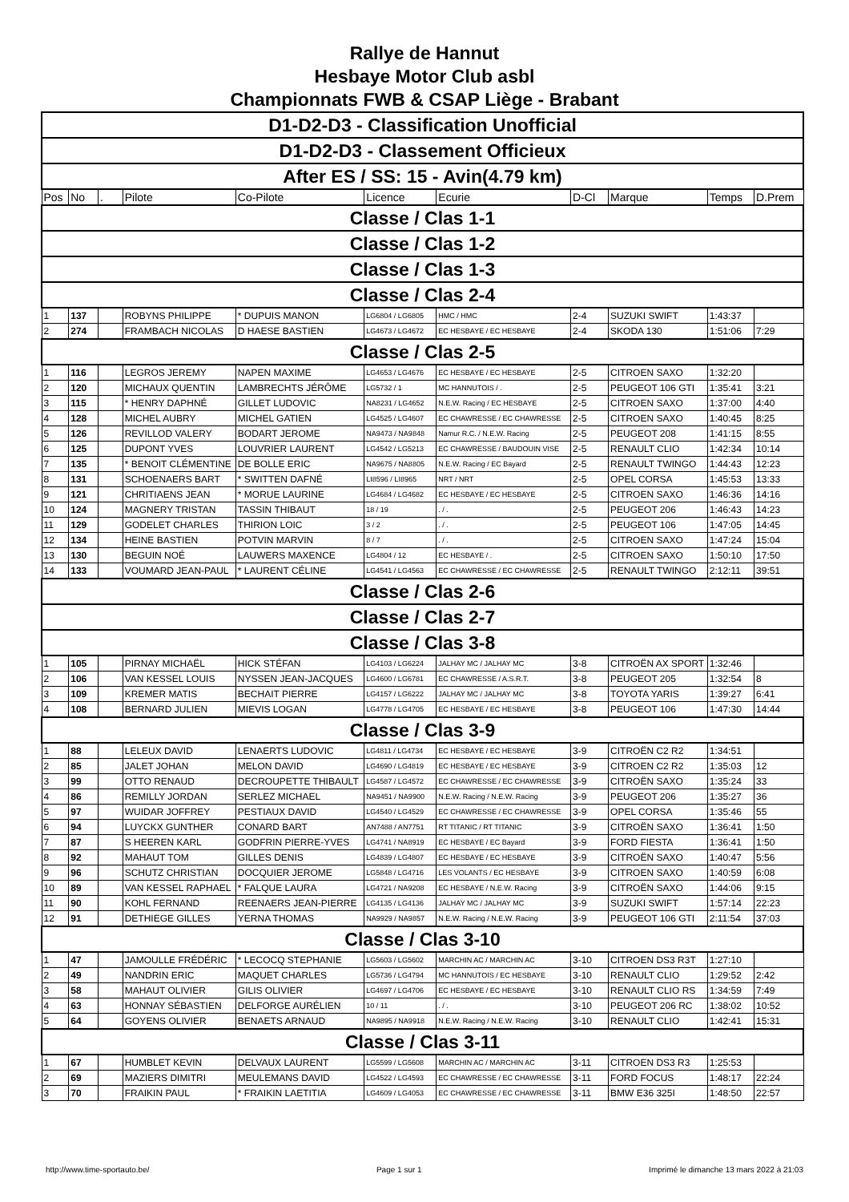Rallye de Hannut
Hesbaye Motor Club asbl
Championnats FWB & CSAP Liège - Brabant
| D1-D2-D3 - Classification Unofficial | | | | | | | | | | |
| D1-D2-D3 - Classement Officieux | | | | | | | | | | |
| After ES / SS: 15 - Avin(4.79 km) | | | | | | | | | | |
| Pos | No | . | Pilote | Co-Pilote | Licence | Ecurie | D-Cl | Marque | Temps | D.Prem |
| Classe / Clas 1-1 | | | | | | | | | | |
| Classe / Clas 1-2 | | | | | | | | | | |
| Classe / Clas 1-3 | | | | | | | | | | |
| Classe / Clas 2-4 | | | | | | | | | | |
| 1 | 137 | | ROBYNS PHILIPPE | * DUPUIS MANON | LG6804 / LG6805 | HMC / HMC | 2-4 | SUZUKI SWIFT | 1:43:37 | |
| 2 | 274 | | FRAMBACH NICOLAS | D HAESE BASTIEN | LG4673 / LG4672 | EC HESBAYE / EC HESBAYE | 2-4 | SKODA 130 | 1:51:06 | 7:29 |
| Classe / Clas 2-5 | | | | | | | | | | |
| 1 | 116 | | LEGROS JEREMY | NAPEN MAXIME | LG4653 / LG4676 | EC HESBAYE / EC HESBAYE | 2-5 | CITROEN SAXO | 1:32:20 | |
| 2 | 120 | | MICHAUX QUENTIN | LAMBRECHTS JÉRÔME | LG5732 / 1 | MC HANNUTOIS / . | 2-5 | PEUGEOT 106 GTI | 1:35:41 | 3:21 |
| 3 | 115 | | * HENRY DAPHNÉ | GILLET LUDOVIC | NA8231 / LG4652 | N.E.W. Racing / EC HESBAYE | 2-5 | CITROEN SAXO | 1:37:00 | 4:40 |
| 4 | 128 | | MICHEL AUBRY | MICHEL GATIEN | LG4525 / LG4607 | EC CHAWRESSE / EC CHAWRESSE | 2-5 | CITROEN SAXO | 1:40:45 | 8:25 |
| 5 | 126 | | REVILLOD VALERY | BODART JEROME | NA9473 / NA9848 | Namur R.C. / N.E.W. Racing | 2-5 | PEUGEOT 208 | 1:41:15 | 8:55 |
| 6 | 125 | | DUPONT YVES | LOUVRIER LAURENT | LG4542 / LG5213 | EC CHAWRESSE / BAUDOUIN VISE | 2-5 | RENAULT CLIO | 1:42:34 | 10:14 |
| 7 | 135 | | * BENOIT CLÉMENTINE | DE BOLLE ERIC | NA9675 / NA8805 | N.E.W. Racing / EC Bayard | 2-5 | RENAULT TWINGO | 1:44:43 | 12:23 |
| 8 | 131 | | SCHOENAERS BART | * SWITTEN DAFNÉ | LI8596 / LI8965 | NRT / NRT | 2-5 | OPEL CORSA | 1:45:53 | 13:33 |
| 9 | 121 | | CHRITIAENS JEAN | * MORUE LAURINE | LG4684 / LG4682 | EC HESBAYE / EC HESBAYE | 2-5 | CITROEN SAXO | 1:46:36 | 14:16 |
| 10 | 124 | | MAGNERY TRISTAN | TASSIN THIBAUT | 18 / 19 | . / . | 2-5 | PEUGEOT 206 | 1:46:43 | 14:23 |
| 11 | 129 | | GODELET CHARLES | THIRION LOIC | 3 / 2 | . / . | 2-5 | PEUGEOT 106 | 1:47:05 | 14:45 |
| 12 | 134 | | HEINE BASTIEN | POTVIN MARVIN | 8 / 7 | . / . | 2-5 | CITROEN SAXO | 1:47:24 | 15:04 |
| 13 | 130 | | BEGUIN NOÉ | LAUWERS MAXENCE | LG4804 / 12 | EC HESBAYE / . | 2-5 | CITROEN SAXO | 1:50:10 | 17:50 |
| 14 | 133 | | VOUMARD JEAN-PAUL | * LAURENT CÉLINE | LG4541 / LG4563 | EC CHAWRESSE / EC CHAWRESSE | 2-5 | RENAULT TWINGO | 2:12:11 | 39:51 |
| Classe / Clas 2-6 | | | | | | | | | | |
| Classe / Clas 2-7 | | | | | | | | | | |
| Classe / Clas 3-8 | | | | | | | | | | |
| 1 | 105 | | PIRNAY MICHAËL | HICK STÉFAN | LG4103 / LG6224 | JALHAY MC / JALHAY MC | 3-8 | CITROËN AX SPORT | 1:32:46 | |
| 2 | 106 | | VAN KESSEL LOUIS | NYSSEN JEAN-JACQUES | LG4600 / LG6781 | EC CHAWRESSE / A.S.R.T. | 3-8 | PEUGEOT 205 | 1:32:54 | 8 |
| 3 | 109 | | KREMER MATIS | BECHAIT PIERRE | LG4157 / LG6222 | JALHAY MC / JALHAY MC | 3-8 | TOYOTA YARIS | 1:39:27 | 6:41 |
| 4 | 108 | | BERNARD JULIEN | MIEVIS LOGAN | LG4778 / LG4705 | EC HESBAYE / EC HESBAYE | 3-8 | PEUGEOT 106 | 1:47:30 | 14:44 |
| Classe / Clas 3-9 | | | | | | | | | | |
| 1 | 88 | | LELEUX DAVID | LENAERTS LUDOVIC | LG4811 / LG4734 | EC HESBAYE / EC HESBAYE | 3-9 | CITROËN C2 R2 | 1:34:51 | |
| 2 | 85 | | JALET JOHAN | MELON DAVID | LG4690 / LG4819 | EC HESBAYE / EC HESBAYE | 3-9 | CITROEN C2 R2 | 1:35:03 | 12 |
| 3 | 99 | | OTTO RENAUD | DECROUPETTE THIBAULT | LG4587 / LG4572 | EC CHAWRESSE / EC CHAWRESSE | 3-9 | CITROËN SAXO | 1:35:24 | 33 |
| 4 | 86 | | REMILLY JORDAN | SERLEZ MICHAEL | NA9451 / NA9900 | N.E.W. Racing / N.E.W. Racing | 3-9 | PEUGEOT 206 | 1:35:27 | 36 |
| 5 | 97 | | WUIDAR JOFFREY | PESTIAUX DAVID | LG4540 / LG4529 | EC CHAWRESSE / EC CHAWRESSE | 3-9 | OPEL CORSA | 1:35:46 | 55 |
| 6 | 94 | | LUYCKX GUNTHER | CONARD BART | AN7488 / AN7751 | RT TITANIC / RT TITANIC | 3-9 | CITROËN SAXO | 1:36:41 | 1:50 |
| 7 | 87 | | S HEEREN KARL | GODFRIN PIERRE-YVES | LG4741 / NA8919 | EC HESBAYE / EC Bayard | 3-9 | FORD FIESTA | 1:36:41 | 1:50 |
| 8 | 92 | | MAHAUT TOM | GILLES DENIS | LG4839 / LG4807 | EC HESBAYE / EC HESBAYE | 3-9 | CITROËN SAXO | 1:40:47 | 5:56 |
| 9 | 96 | | SCHUTZ CHRISTIAN | DOCQUIER JEROME | LG5848 / LG4716 | LES VOLANTS / EC HESBAYE | 3-9 | CITROEN SAXO | 1:40:59 | 6:08 |
| 10 | 89 | | VAN KESSEL RAPHAEL | * FALQUE LAURA | LG4721 / NA9208 | EC HESBAYE / N.E.W. Racing | 3-9 | CITROËN SAXO | 1:44:06 | 9:15 |
| 11 | 90 | | KOHL FERNAND | REENAERS JEAN-PIERRE | LG4135 / LG4136 | JALHAY MC / JALHAY MC | 3-9 | SUZUKI SWIFT | 1:57:14 | 22:23 |
| 12 | 91 | | DETHIEGE GILLES | YERNA THOMAS | NA9929 / NA9857 | N.E.W. Racing / N.E.W. Racing | 3-9 | PEUGEOT 106 GTI | 2:11:54 | 37:03 |
| Classe / Clas 3-10 | | | | | | | | | | |
| 1 | 47 | | JAMOULLE FRÉDÉRIC | * LECOCQ STEPHANIE | LG5603 / LG5602 | MARCHIN AC / MARCHIN AC | 3-10 | CITROEN DS3 R3T | 1:27:10 | |
| 2 | 49 | | NANDRIN ERIC | MAQUET CHARLES | LG5736 / LG4794 | MC HANNUTOIS / EC HESBAYE | 3-10 | RENAULT CLIO | 1:29:52 | 2:42 |
| 3 | 58 | | MAHAUT OLIVIER | GILIS OLIVIER | LG4697 / LG4706 | EC HESBAYE / EC HESBAYE | 3-10 | RENAULT CLIO RS | 1:34:59 | 7:49 |
| 4 | 63 | | HONNAY SÉBASTIEN | DELFORGE AURÉLIEN | 10 / 11 | . / . | 3-10 | PEUGEOT 206 RC | 1:38:02 | 10:52 |
| 5 | 64 | | GOYENS OLIVIER | BENAETS ARNAUD | NA9895 / NA9918 | N.E.W. Racing / N.E.W. Racing | 3-10 | RENAULT CLIO | 1:42:41 | 15:31 |
| Classe / Clas 3-11 | | | | | | | | | | |
| 1 | 67 | | HUMBLET KEVIN | DELVAUX LAURENT | LG5599 / LG5608 | MARCHIN AC / MARCHIN AC | 3-11 | CITROEN DS3 R3 | 1:25:53 | |
| 2 | 69 | | MAZIERS DIMITRI | MEULEMANS DAVID | LG4522 / LG4593 | EC CHAWRESSE / EC CHAWRESSE | 3-11 | FORD FOCUS | 1:48:17 | 22:24 |
| 3 | 70 | | FRAIKIN PAUL | * FRAIKIN LAETITIA | LG4609 / LG4053 | EC CHAWRESSE / EC CHAWRESSE | 3-11 | BMW E36 325I | 1:48:50 | 22:57 |
http://www.time-sportauto.be/ Page 1 sur 1 Imprimé le dimanche 13 mars 2022 à 21:03